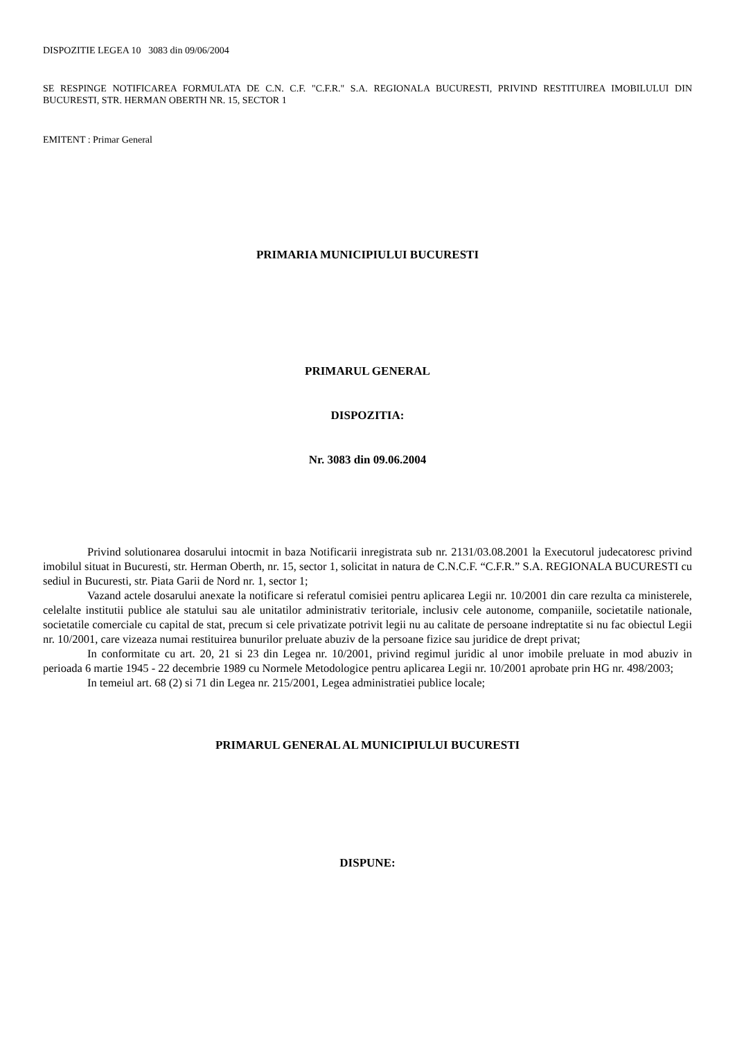DISPOZITIE LEGEA 10 3083 din 09/06/2004
SE RESPINGE NOTIFICAREA FORMULATA DE C.N. C.F. "C.F.R." S.A. REGIONALA BUCURESTI, PRIVIND RESTITUIREA IMOBILULUI DIN BUCURESTI, STR. HERMAN OBERTH NR. 15, SECTOR 1
EMITENT : Primar General
PRIMARIA MUNICIPIULUI BUCURESTI
PRIMARUL GENERAL
DISPOZITIA:
Nr. 3083 din 09.06.2004
Privind solutionarea dosarului intocmit in baza Notificarii inregistrata sub nr. 2131/03.08.2001 la Executorul judecatoresc privind imobilul situat in Bucuresti, str. Herman Oberth, nr. 15, sector 1, solicitat in natura de C.N.C.F. “C.F.R.” S.A. REGIONALA BUCURESTI cu sediul in Bucuresti, str. Piata Garii de Nord nr. 1, sector 1;
Vazand actele dosarului anexate la notificare si referatul comisiei pentru aplicarea Legii nr. 10/2001 din care rezulta ca ministerele, celelalte institutii publice ale statului sau ale unitatilor administrativ teritoriale, inclusiv cele autonome, companiile, societatile nationale, societatile comerciale cu capital de stat, precum si cele privatizate potrivit legii nu au calitate de persoane indreptatite si nu fac obiectul Legii nr. 10/2001, care vizeaza numai restituirea bunurilor preluate abuziv de la persoane fizice sau juridice de drept privat;
In conformitate cu art. 20, 21 si 23 din Legea nr. 10/2001, privind regimul juridic al unor imobile preluate in mod abuziv in perioada 6 martie 1945 - 22 decembrie 1989 cu Normele Metodologice pentru aplicarea Legii nr. 10/2001 aprobate prin HG nr. 498/2003;
In temeiul art. 68 (2) si 71 din Legea nr. 215/2001, Legea administratiei publice locale;
PRIMARUL GENERAL AL MUNICIPIULUI BUCURESTI
DISPUNE: